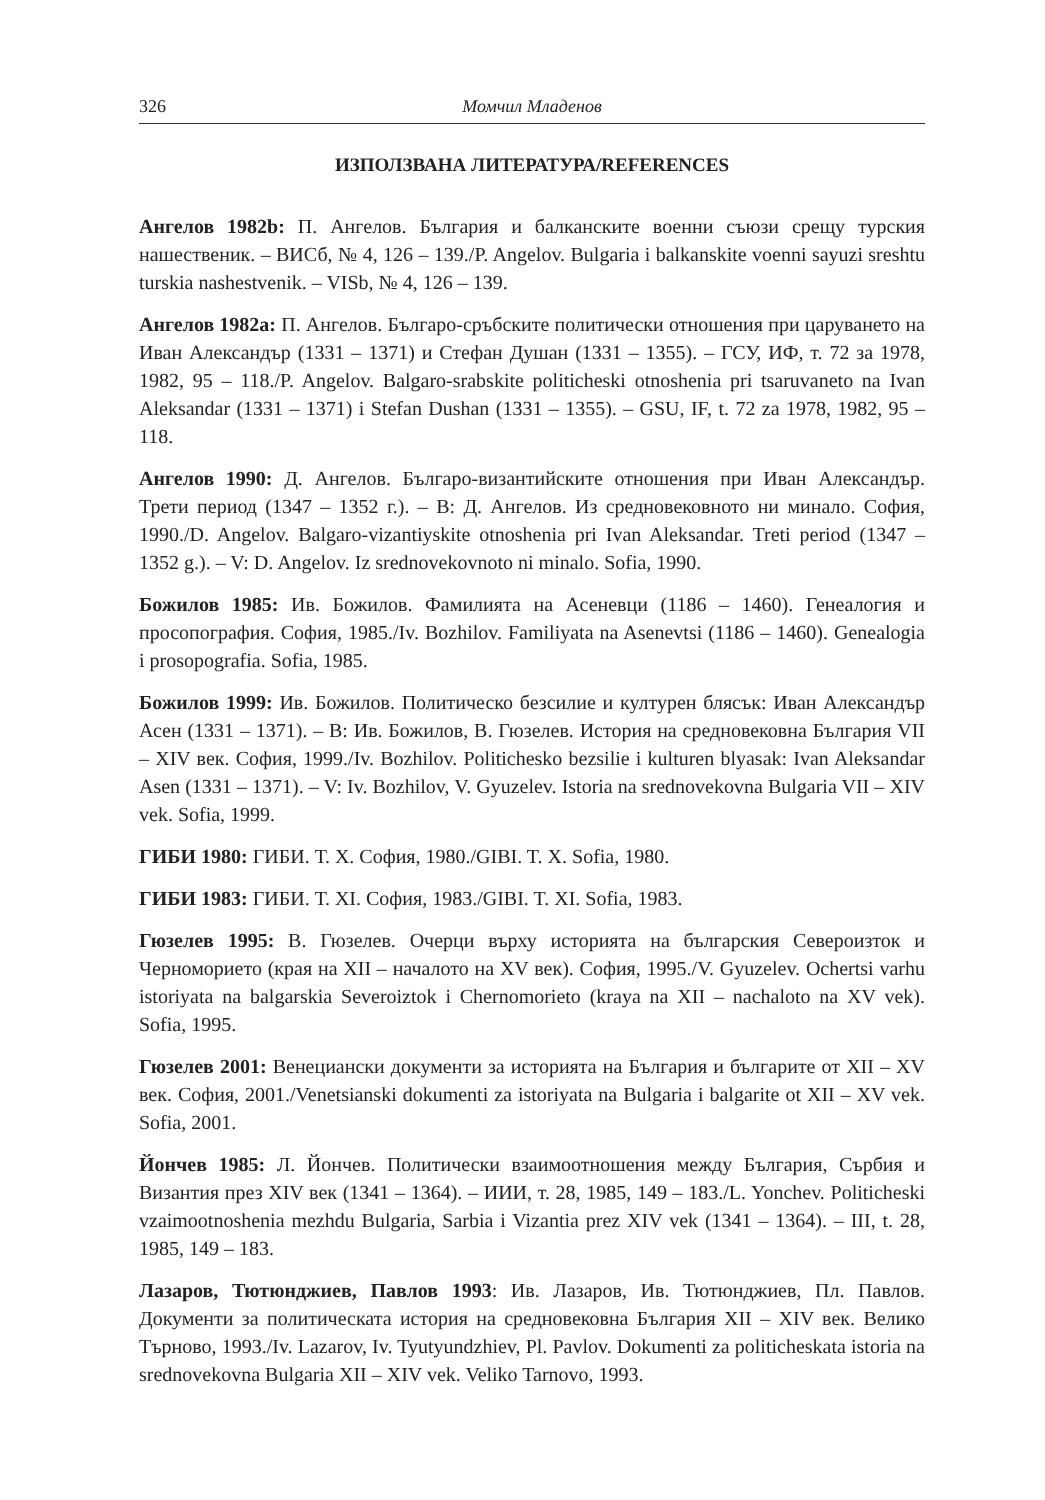326 Момчил Младенов
ИЗПОЛЗВАНА ЛИТЕРАТУРА/REFERENCES
Ангелов 1982b: П. Ангелов. България и балканските военни съюзи срещу турския нашественик. – ВИСб, № 4, 126 – 139./P. Angelov. Bulgaria i balkanskite voenni sayuzi sreshtu turskia nashestvenik. – VISb, № 4, 126 – 139.
Ангелов 1982a: П. Ангелов. Българо-сръбските политически отношения при царуването на Иван Александър (1331 – 1371) и Стефан Душан (1331 – 1355). – ГСУ, ИФ, т. 72 за 1978, 1982, 95 – 118./P. Angelov. Balgaro-srabskite politicheski otnoshenia pri tsaruvaneto na Ivan Aleksandar (1331 – 1371) i Stefan Dushan (1331 – 1355). – GSU, IF, t. 72 za 1978, 1982, 95 – 118.
Ангелов 1990: Д. Ангелов. Българо-византийските отношения при Иван Александър. Трети период (1347 – 1352 г.). – В: Д. Ангелов. Из средновековното ни минало. София, 1990./D. Angelov. Balgaro-vizantiyskite otnoshenia pri Ivan Aleksandar. Treti period (1347 – 1352 g.). – V: D. Angelov. Iz srednovekovnoto ni minalo. Sofia, 1990.
Божилов 1985: Ив. Божилов. Фамилията на Асеневци (1186 – 1460). Генеалогия и просопография. София, 1985./Iv. Bozhilov. Familiyata na Asenevtsi (1186 – 1460). Genealogia i prosopografia. Sofia, 1985.
Божилов 1999: Ив. Божилов. Политическо безсилие и културен блясък: Иван Александър Асен (1331 – 1371). – В: Ив. Божилов, В. Гюзелев. История на средновековна България VII – XIV век. София, 1999./Iv. Bozhilov. Politichesko bezsilie i kulturen blyasak: Ivan Aleksandar Asen (1331 – 1371). – V: Iv. Bozhilov, V. Gyuzelev. Istoria na srednovekovna Bulgaria VII – XIV vek. Sofia, 1999.
ГИБИ 1980: ГИБИ. Т. X. София, 1980./GIBI. T. X. Sofia, 1980.
ГИБИ 1983: ГИБИ. Т. XI. София, 1983./GIBI. T. XI. Sofia, 1983.
Гюзелев 1995: В. Гюзелев. Очерци върху историята на българския Североизток и Черноморието (края на XII – началото на XV век). София, 1995./V. Gyuzelev. Ochertsi varhu istoriyata na balgarskia Severoiztok i Chernomorieto (kraya na XII – nachaloto na XV vek). Sofia, 1995.
Гюзелев 2001: Венециански документи за историята на България и българите от XII – XV век. София, 2001./Venetsianski dokumenti za istoriyata na Bulgaria i balgarite ot XII – XV vek. Sofia, 2001.
Йончев 1985: Л. Йончев. Политически взаимоотношения между България, Сърбия и Византия през XIV век (1341 – 1364). – ИИИ, т. 28, 1985, 149 – 183./L. Yonchev. Politicheski vzaimootnoshenia mezhdu Bulgaria, Sarbia i Vizantia prez XIV vek (1341 – 1364). – III, t. 28, 1985, 149 – 183.
Лазаров, Тютюнджиев, Павлов 1993: Ив. Лазаров, Ив. Тютюнджиев, Пл. Павлов. Документи за политическата история на средновековна България XII – XIV век. Велико Търново, 1993./Iv. Lazarov, Iv. Tyutyundzhiev, Pl. Pavlov. Dokumenti za politicheskata istoria na srednovekovna Bulgaria XII – XIV vek. Veliko Tarnovo, 1993.